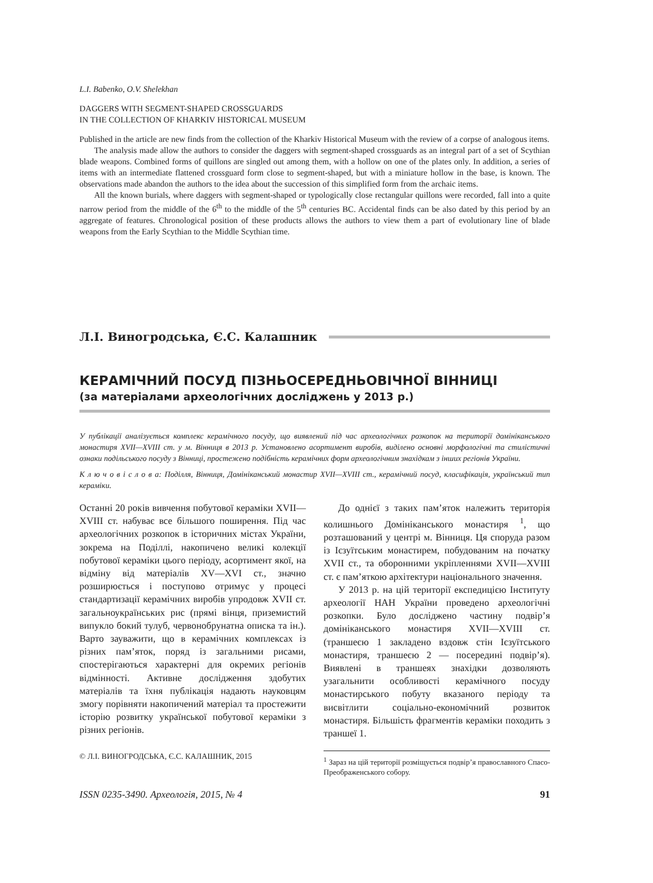L.I. Babenko, O.V. Shelekhan
DAGGERS WITH SEGMENT-SHAPED CROSSGUARDS
IN THE COLLECTION OF KHARKIV HISTORICAL MUSEUM
Published in the article are new finds from the collection of the Kharkiv Historical Museum with the review of a corpse of analogous items.
The analysis made allow the authors to consider the daggers with segment-shaped crossguards as an integral part of a set of Scythian blade weapons. Combined forms of quillons are singled out among them, with a hollow on one of the plates only. In addition, a series of items with an intermediate flattened crossguard form close to segment-shaped, but with a miniature hollow in the base, is known. The observations made abandon the authors to the idea about the succession of this simplified form from the archaic items.
All the known burials, where daggers with segment-shaped or typologically close rectangular quillons were recorded, fall into a quite narrow period from the middle of the 6<sup>th</sup> to the middle of the 5<sup>th</sup> centuries BC. Accidental finds can be also dated by this period by an aggregate of features. Chronological position of these products allows the authors to view them a part of evolutionary line of blade weapons from the Early Scythian to the Middle Scythian time.
Л.І. Виногродська, Є.С. Калашник
КЕРАМІЧНИЙ ПОСУД ПІЗНЬОСЕРЕДНЬОВІЧНОЇ ВІННИЦІ
(за матеріалами археологічних досліджень у 2013 р.)
У публікації аналізується комплекс керамічного посуду, що виявлений під час археологічних розкопок на території домініканського монастиря XVII—XVIII ст. у м. Вінниця в 2013 р. Установлено асортимент виробів, виділено основні морфологічні та стилістичні ознаки подільського посуду з Вінниці, простежено подібність керамічних форм археологічним знахідкам з інших регіонів України.
К л ю ч о в і с л о в а: Поділля, Вінниця, Домініканський монастир XVII—XVIII ст., керамічний посуд, класифікація, український тип кераміки.
Останні 20 років вивчення побутової кераміки XVII—XVIII ст. набуває все більшого поширення. Під час археологічних розкопок в історичних містах України, зокрема на Поділлі, накопичено великі колекції побутової кераміки цього періоду, асортимент якої, на відміну від матеріалів XV—XVI ст., значно розширюється і поступово отримує у процесі стандартизації керамічних виробів упродовж XVII ст. загальноукраїнських рис (прямі вінця, приземистий випукло бокий тулуб, червонобрунатна описка та ін.). Варто зауважити, що в керамічних комплексах із різних пам’яток, поряд із загальними рисами, спостерігаються характерні для окремих регіонів відмінності. Активне дослідження здобутих матеріалів та їхня публікація надають науковцям змогу порівняти накопичений матеріал та простежити історію розвитку української побутової кераміки з різних регіонів.
© Л.І. ВИНОГРОДСЬКА, Є.С. КАЛАШНИК, 2015
До однієї з таких пам’яток належить територія колишнього Домініканського монастиря <sup>1</sup>, що розташований у центрі м. Вінниця. Ця споруда разом із Ієзуїтським монастирем, побудованим на початку XVII ст., та оборонними укріпленнями XVII—XVIII ст. є пам’яткою архітектури національного значення.
У 2013 р. на цій території експедицією Інституту археології НАН України проведено археологічні розкопки. Було досліджено частину подвір’я домініканського монастиря XVII—XVIII ст. (траншеєю 1 закладено вздовж стін Ієзуїтського монастиря, траншеєю 2 — посередині подвір’я). Виявлені в траншеях знахідки дозволяють узагальнити особливості керамічного посуду монастирського побуту вказаного періоду та висвітлити соціально-економічний розвиток монастиря. Більшість фрагментів кераміки походить з траншеї 1.
<sup>1</sup> Зараз на цій території розміщується подвір’я православного Спасо-Преображенського собору.
ISSN 0235-3490. Археологія, 2015, № 4 91